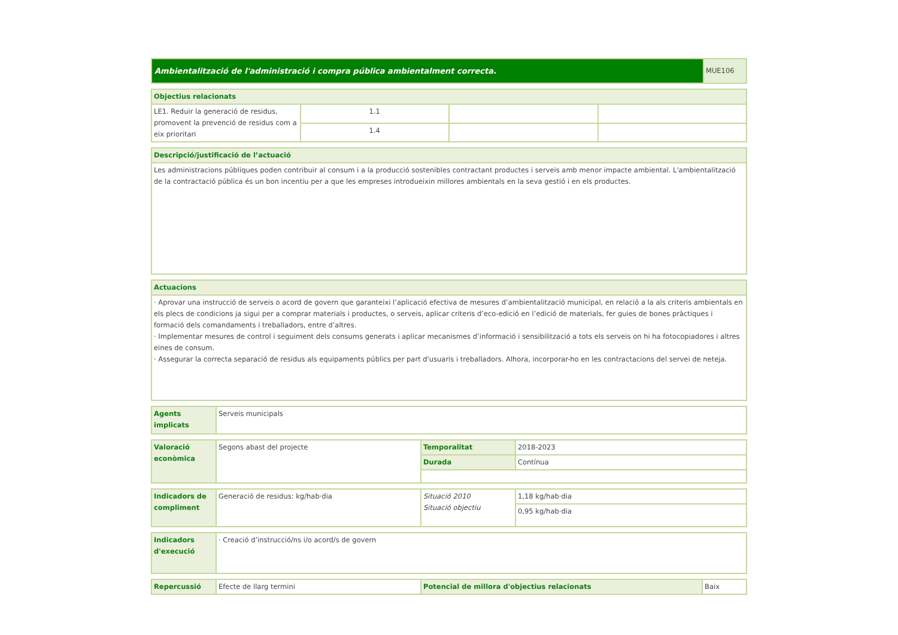| Ambientalització de l'administració i compra pública ambientalment correcta. | MUE106 |
| Objectius relacionats | | | |
| LE1. Reduir la generació de residus, promovent la prevenció de residus com a eix prioritari | 1.1 | | |
| | 1.4 | | |
| Descripció/justificació de l’actuació |
| Les administracions públiques poden contribuir al consum i a la producció sostenibles contractant productes i serveis amb menor impacte ambiental. L'ambientalització de la contractació pública és un bon incentiu per a que les empreses introdueixin millores ambientals en la seva gestió i en els productes. |
| Actuacions |
| · Aprovar una instrucció de serveis o acord de govern que garanteixi l’aplicació efectiva de mesures d’ambientalització municipal, en relació a la als criteris ambientals en els plecs de condicions ja sigui per a comprar materials i productes, o serveis, aplicar criteris d’eco-edició en l’edició de materials, fer guies de bones pràctiques i formació dels comandaments i treballadors, entre d’altres. · Implementar mesures de control i seguiment dels consums generats i aplicar mecanismes d’informació i sensibilització a tots els serveis on hi ha fotocopiadores i altres eines de consum. · Assegurar la correcta separació de residus als equipaments públics per part d'usuaris i treballadors. Alhora, incorporar-ho en les contractacions del servei de neteja. |
| Agents implicats | Serveis municipals |
| Valoració econòmica | Segons abast del projecte | Temporalitat | 2018-2023 |
| | | Durada | Contínua |
| Indicadors de compliment | Generació de residus: kg/hab·dia | Situació 2010 Situació objectiu | 1,18 kg/hab·dia |
| | | | 0,95 kg/hab·dia |
| Indicadors d'execució | · Creació d’instrucció/ns i/o acord/s de govern |
| Repercussió | Efecte de llarg termini | Potencial de millora d'objectius relacionats | Baix |